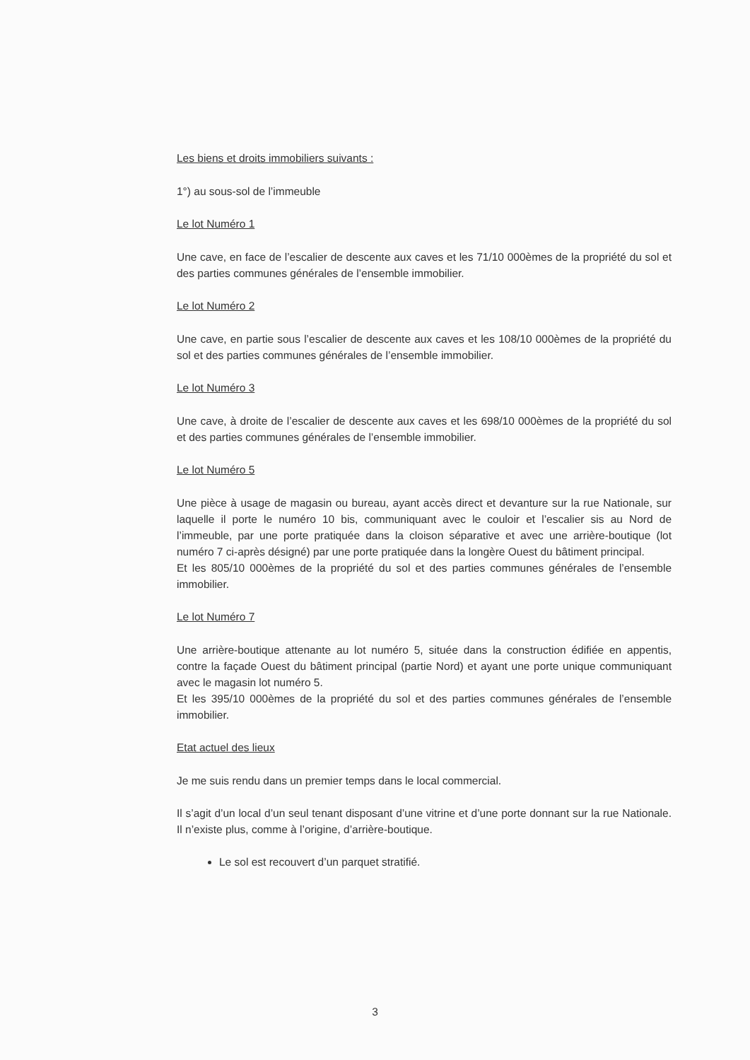Les biens et droits immobiliers suivants :
1°) au sous-sol de l’immeuble
Le lot Numéro 1
Une cave, en face de l’escalier de descente aux caves et les 71/10 000èmes de la propriété du sol et des parties communes générales de l’ensemble immobilier.
Le lot Numéro 2
Une cave, en partie sous l’escalier de descente aux caves et les 108/10 000èmes de la propriété du sol et des parties communes générales de l’ensemble immobilier.
Le lot Numéro 3
Une cave, à droite de l’escalier de descente aux caves et les 698/10 000èmes de la propriété du sol et des parties communes générales de l’ensemble immobilier.
Le lot Numéro 5
Une pièce à usage de magasin ou bureau, ayant accès direct et devanture sur la rue Nationale, sur laquelle il porte le numéro 10 bis, communiquant avec le couloir et l’escalier sis au Nord de l’immeuble, par une porte pratiquée dans la cloison séparative et avec une arrière-boutique (lot numéro 7 ci-après désigné) par une porte pratiquée dans la longère Ouest du bâtiment principal.
Et les 805/10 000èmes de la propriété du sol et des parties communes générales de l’ensemble immobilier.
Le lot Numéro 7
Une arrière-boutique attenante au lot numéro 5, située dans la construction édifiée en appentis, contre la façade Ouest du bâtiment principal (partie Nord) et ayant une porte unique communiquant avec le magasin lot numéro 5.
Et les 395/10 000èmes de la propriété du sol et des parties communes générales de l’ensemble immobilier.
Etat actuel des lieux
Je me suis rendu dans un premier temps dans le local commercial.
Il s’agit d’un local d’un seul tenant disposant d’une vitrine et d’une porte donnant sur la rue Nationale. Il n’existe plus, comme à l’origine, d’arrière-boutique.
Le sol est recouvert d’un parquet stratifié.
3